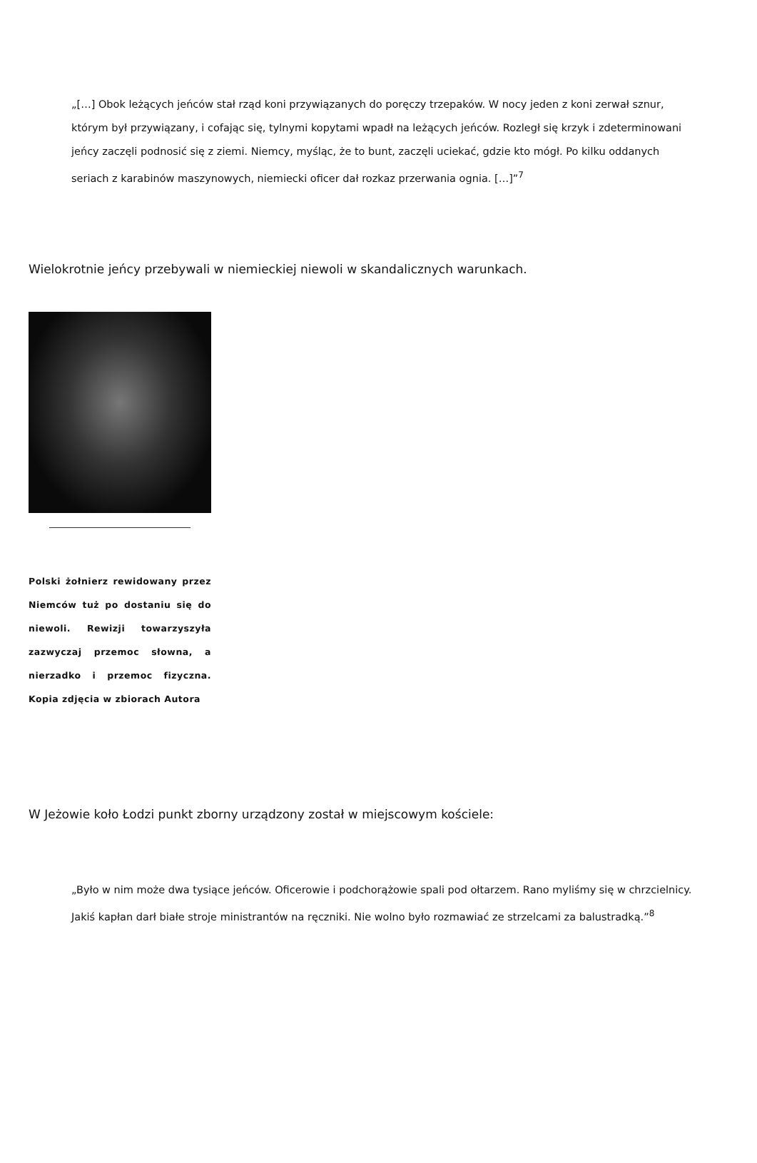„[…] Obok leżących jeńców stał rząd koni przywiązanych do poręczy trzepaków. W nocy jeden z koni zerwał sznur, którym był przywiązany, i cofając się, tylnymi kopytami wpadł na leżących jeńców. Rozległ się krzyk i zdeterminowani jeńcy zaczęli podnosić się z ziemi. Niemcy, myśląc, że to bunt, zaczęli uciekać, gdzie kto mógł. Po kilku oddanych seriach z karabinów maszynowych, niemiecki oficer dał rozkaz przerwania ognia. […]”<sup>7</sup>
Wielokrotnie jeńcy przebywali w niemieckiej niewoli w skandalicznych warunkach.
Polski żołnierz rewidowany przez Niemców tuż po dostaniu się do niewoli. Rewizji towarzyszyła zazwyczaj przemoc słowna, a nierzadko i przemoc fizyczna. Kopia zdjęcia w zbiorach Autora
W Jeżowie koło Łodzi punkt zborny urządzony został w miejscowym kościele:
„Było w nim może dwa tysiące jeńców. Oficerowie i podchorążowie spali pod ołtarzem. Rano myliśmy się w chrzcielnicy. Jakiś kapłan darł białe stroje ministrantów na ręczniki. Nie wolno było rozmawiać ze strzelcami za balustradką.”<sup>8</sup>